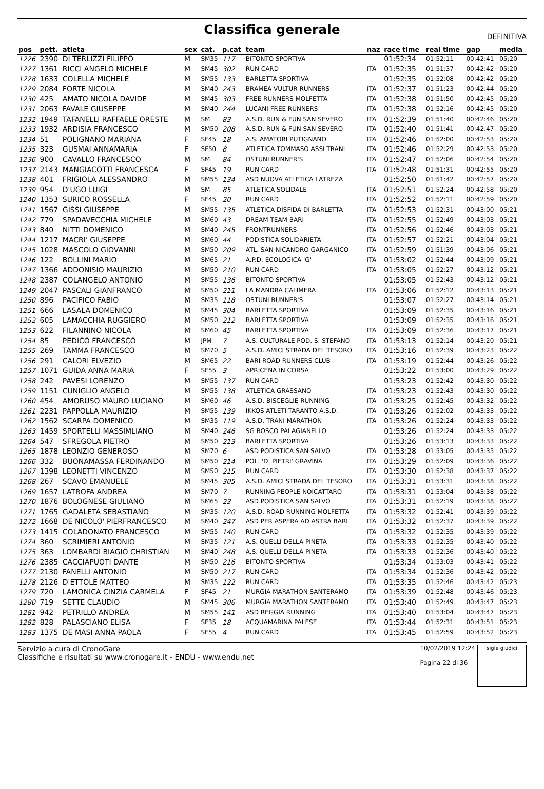Classifica generale
DEFINITIVA
| pos | pett. | atleta | sex | cat. | p.cat | team | naz | race time | real time | gap | media |
| --- | --- | --- | --- | --- | --- | --- | --- | --- | --- | --- | --- |
| 1226 | 2390 | DI TERLIZZI FILIPPO | M | SM35 | 117 | BITONTO SPORTIVA | | 01:52:34 | 01:52:11 | 00:42:41 | 05:20 |
| 1227 | 1361 | RICCI ANGELO MICHELE | M | SM45 | 302 | RUN CARD | ITA | 01:52:35 | 01:51:37 | 00:42:42 | 05:20 |
| 1228 | 1633 | COLELLA MICHELE | M | SM55 | 133 | BARLETTA SPORTIVA | | 01:52:35 | 01:52:08 | 00:42:42 | 05:20 |
| 1229 | 2084 | FORTE NICOLA | M | SM40 | 243 | BRAMEA VULTUR RUNNERS | ITA | 01:52:37 | 01:51:23 | 00:42:44 | 05:20 |
| 1230 | 425 | AMATO NICOLA DAVIDE | M | SM45 | 303 | FREE RUNNERS MOLFETTA | ITA | 01:52:38 | 01:51:50 | 00:42:45 | 05:20 |
| 1231 | 2063 | FAVALE GIUSEPPE | M | SM40 | 244 | LUCANI FREE RUNNERS | ITA | 01:52:38 | 01:52:16 | 00:42:45 | 05:20 |
| 1232 | 1949 | TAFANELLI RAFFAELE ORESTE | M | SM | 83 | A.S.D. RUN & FUN SAN SEVERO | ITA | 01:52:39 | 01:51:40 | 00:42:46 | 05:20 |
| 1233 | 1932 | ARDISIA FRANCESCO | M | SM50 | 208 | A.S.D. RUN & FUN SAN SEVERO | ITA | 01:52:40 | 01:51:41 | 00:42:47 | 05:20 |
| 1234 | 51 | POLIGNANO MARIANA | F | SF45 | 18 | A.S. AMATORI PUTIGNANO | ITA | 01:52:46 | 01:52:00 | 00:42:53 | 05:20 |
| 1235 | 323 | GUSMAI ANNAMARIA | F | SF50 | 8 | ATLETICA TOMMASO ASSI TRANI | ITA | 01:52:46 | 01:52:29 | 00:42:53 | 05:20 |
| 1236 | 900 | CAVALLO FRANCESCO | M | SM | 84 | OSTUNI RUNNER'S | ITA | 01:52:47 | 01:52:06 | 00:42:54 | 05:20 |
| 1237 | 2143 | MANGIACOTTI FRANCESCA | F | SF45 | 19 | RUN CARD | ITA | 01:52:48 | 01:51:31 | 00:42:55 | 05:20 |
| 1238 | 401 | FRIGIOLA ALESSANDRO | M | SM55 | 134 | ASD NUOVA ATLETICA LATREZA | | 01:52:50 | 01:51:42 | 00:42:57 | 05:20 |
| 1239 | 954 | D'UGO LUIGI | M | SM | 85 | ATLETICA SOLIDALE | ITA | 01:52:51 | 01:52:24 | 00:42:58 | 05:20 |
| 1240 | 1353 | SURICO ROSSELLA | F | SF45 | 20 | RUN CARD | ITA | 01:52:52 | 01:52:11 | 00:42:59 | 05:20 |
| 1241 | 1567 | GISSI GIUSEPPE | M | SM55 | 135 | ATLETICA DISFIDA DI BARLETTA | ITA | 01:52:53 | 01:52:31 | 00:43:00 | 05:21 |
| 1242 | 779 | SPADAVECCHIA MICHELE | M | SM60 | 43 | DREAM TEAM BARI | ITA | 01:52:55 | 01:52:49 | 00:43:03 | 05:21 |
| 1243 | 840 | NITTI DOMENICO | M | SM40 | 245 | FRONTRUNNERS | ITA | 01:52:56 | 01:52:46 | 00:43:03 | 05:21 |
| 1244 | 1217 | MACRI' GIUSEPPE | M | SM60 | 44 | PODISTICA SOLIDARIETA' | ITA | 01:52:57 | 01:52:21 | 00:43:04 | 05:21 |
| 1245 | 1028 | MASCOLO GIOVANNI | M | SM50 | 209 | ATL. SAN NICANDRO GARGANICO | ITA | 01:52:59 | 01:51:39 | 00:43:06 | 05:21 |
| 1246 | 122 | BOLLINI MARIO | M | SM65 | 21 | A.P.D. ECOLOGICA 'G' | ITA | 01:53:02 | 01:52:44 | 00:43:09 | 05:21 |
| 1247 | 1366 | ADDONISIO MAURIZIO | M | SM50 | 210 | RUN CARD | ITA | 01:53:05 | 01:52:27 | 00:43:12 | 05:21 |
| 1248 | 2387 | COLANGELO ANTONIO | M | SM55 | 136 | BITONTO SPORTIVA | | 01:53:05 | 01:52:43 | 00:43:12 | 05:21 |
| 1249 | 2047 | PASCALI GIANFRANCO | M | SM50 | 211 | LA MANDRA CALIMERA | ITA | 01:53:06 | 01:52:12 | 00:43:13 | 05:21 |
| 1250 | 896 | PACIFICO FABIO | M | SM35 | 118 | OSTUNI RUNNER'S | | 01:53:07 | 01:52:27 | 00:43:14 | 05:21 |
| 1251 | 666 | LASALA DOMENICO | M | SM45 | 304 | BARLETTA SPORTIVA | | 01:53:09 | 01:52:35 | 00:43:16 | 05:21 |
| 1252 | 605 | LAMACCHIA RUGGIERO | M | SM50 | 212 | BARLETTA SPORTIVA | | 01:53:09 | 01:52:35 | 00:43:16 | 05:21 |
| 1253 | 622 | FILANNINO NICOLA | M | SM60 | 45 | BARLETTA SPORTIVA | ITA | 01:53:09 | 01:52:36 | 00:43:17 | 05:21 |
| 1254 | 85 | PEDICO FRANCESCO | M | JPM | 7 | A.S. CULTURALE POD. S. STEFANO | ITA | 01:53:13 | 01:52:14 | 00:43:20 | 05:21 |
| 1255 | 269 | TAMMA FRANCESCO | M | SM70 | 5 | A.S.D. AMICI STRADA DEL TESORO | ITA | 01:53:16 | 01:52:39 | 00:43:23 | 05:22 |
| 1256 | 291 | CALORI ELVEZIO | M | SM65 | 22 | BARI ROAD RUNNERS CLUB | ITA | 01:53:19 | 01:52:44 | 00:43:26 | 05:22 |
| 1257 | 1071 | GUIDA ANNA MARIA | F | SF55 | 3 | APRICENA IN CORSA | | 01:53:22 | 01:53:00 | 00:43:29 | 05:22 |
| 1258 | 242 | PAVESI LORENZO | M | SM55 | 137 | RUN CARD | | 01:53:23 | 01:52:42 | 00:43:30 | 05:22 |
| 1259 | 1151 | CUNIGLIO ANGELO | M | SM55 | 138 | ATLETICA GRASSANO | ITA | 01:53:23 | 01:52:43 | 00:43:30 | 05:22 |
| 1260 | 454 | AMORUSO MAURO LUCIANO | M | SM60 | 46 | A.S.D. BISCEGLIE RUNNING | ITA | 01:53:25 | 01:52:45 | 00:43:32 | 05:22 |
| 1261 | 2231 | PAPPOLLA MAURIZIO | M | SM55 | 139 | IKKOS ATLETI TARANTO A.S.D. | ITA | 01:53:26 | 01:52:02 | 00:43:33 | 05:22 |
| 1262 | 1562 | SCARPA DOMENICO | M | SM35 | 119 | A.S.D. TRANI MARATHON | ITA | 01:53:26 | 01:52:24 | 00:43:33 | 05:22 |
| 1263 | 1459 | SPORTELLI MASSIMLIANO | M | SM40 | 246 | SG BOSCO PALAGIANELLO | | 01:53:26 | 01:52:24 | 00:43:33 | 05:22 |
| 1264 | 547 | SFREGOLA PIETRO | M | SM50 | 213 | BARLETTA SPORTIVA | | 01:53:26 | 01:53:13 | 00:43:33 | 05:22 |
| 1265 | 1878 | LEONZIO GENEROSO | M | SM70 | 6 | ASD PODISTICA SAN SALVO | ITA | 01:53:28 | 01:53:05 | 00:43:35 | 05:22 |
| 1266 | 332 | BUONAMASSA FERDINANDO | M | SM50 | 214 | POL. 'D. PIETRI' GRAVINA | ITA | 01:53:29 | 01:52:09 | 00:43:36 | 05:22 |
| 1267 | 1398 | LEONETTI VINCENZO | M | SM50 | 215 | RUN CARD | ITA | 01:53:30 | 01:52:38 | 00:43:37 | 05:22 |
| 1268 | 267 | SCAVO EMANUELE | M | SM45 | 305 | A.S.D. AMICI STRADA DEL TESORO | ITA | 01:53:31 | 01:53:31 | 00:43:38 | 05:22 |
| 1269 | 1657 | LATROFA ANDREA | M | SM70 | 7 | RUNNING PEOPLE NOICATTARO | ITA | 01:53:31 | 01:53:04 | 00:43:38 | 05:22 |
| 1270 | 1876 | BOLOGNESE GIULIANO | M | SM65 | 23 | ASD PODISTICA SAN SALVO | ITA | 01:53:31 | 01:52:19 | 00:43:38 | 05:22 |
| 1271 | 1765 | GADALETA SEBASTIANO | M | SM35 | 120 | A.S.D. ROAD RUNNING MOLFETTA | ITA | 01:53:32 | 01:52:41 | 00:43:39 | 05:22 |
| 1272 | 1668 | DE NICOLO' PIERFRANCESCO | M | SM40 | 247 | ASD PER ASPERA AD ASTRA BARI | ITA | 01:53:32 | 01:52:37 | 00:43:39 | 05:22 |
| 1273 | 1415 | COLADONATO FRANCESCO | M | SM55 | 140 | RUN CARD | ITA | 01:53:32 | 01:52:35 | 00:43:39 | 05:22 |
| 1274 | 360 | SCRIMIERI ANTONIO | M | SM35 | 121 | A.S. QUELLI DELLA PINETA | ITA | 01:53:33 | 01:52:35 | 00:43:40 | 05:22 |
| 1275 | 363 | LOMBARDI BIAGIO CHRISTIAN | M | SM40 | 248 | A.S. QUELLI DELLA PINETA | ITA | 01:53:33 | 01:52:36 | 00:43:40 | 05:22 |
| 1276 | 2385 | CACCIAPUOTI DANTE | M | SM50 | 216 | BITONTO SPORTIVA | | 01:53:34 | 01:53:03 | 00:43:41 | 05:22 |
| 1277 | 2130 | FANELLI ANTONIO | M | SM50 | 217 | RUN CARD | ITA | 01:53:34 | 01:52:36 | 00:43:42 | 05:22 |
| 1278 | 2126 | D'ETTOLE MATTEO | M | SM35 | 122 | RUN CARD | ITA | 01:53:35 | 01:52:46 | 00:43:42 | 05:23 |
| 1279 | 720 | LAMONICA CINZIA CARMELA | F | SF45 | 21 | MURGIA MARATHON SANTERAMO | ITA | 01:53:39 | 01:52:48 | 00:43:46 | 05:23 |
| 1280 | 719 | SETTE CLAUDIO | M | SM45 | 306 | MURGIA MARATHON SANTERAMO | ITA | 01:53:40 | 01:52:49 | 00:43:47 | 05:23 |
| 1281 | 942 | PETRILLO ANDREA | M | SM55 | 141 | ASD REGGIA RUNNING | ITA | 01:53:40 | 01:53:04 | 00:43:47 | 05:23 |
| 1282 | 828 | PALASCIANO ELISA | F | SF35 | 18 | ACQUAMARINA PALESE | ITA | 01:53:44 | 01:52:31 | 00:43:51 | 05:23 |
| 1283 | 1375 | DE MASI ANNA PAOLA | F | SF55 | 4 | RUN CARD | ITA | 01:53:45 | 01:52:59 | 00:43:52 | 05:23 |
Servizio a cura di CronoGare
Classifiche e risultati su www.cronogare.it - ENDU - www.endu.net
10/02/2019 12:24
Pagina 22 di 36
sigle giudici